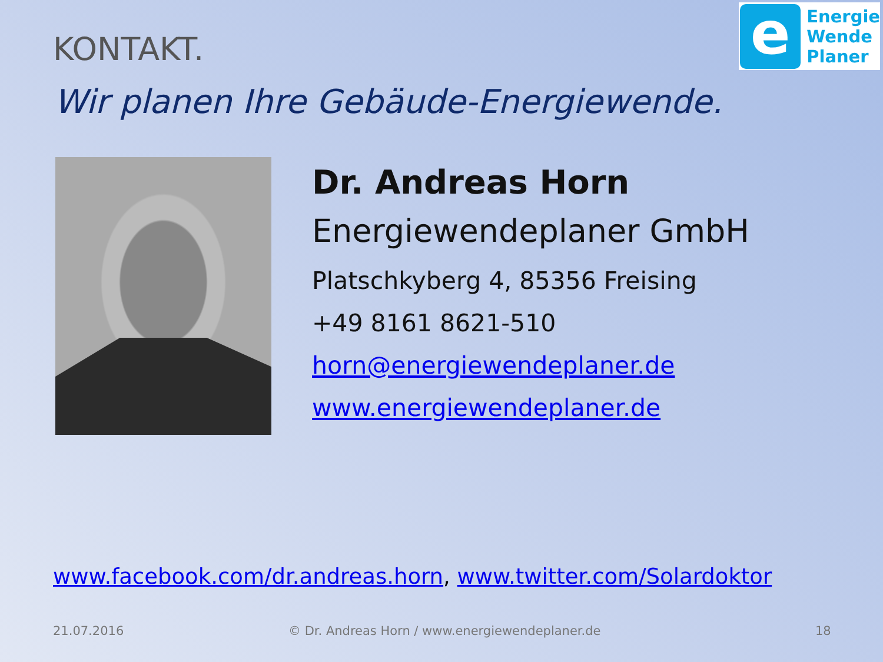e
Energie
Wende
Planer
KONTAKT.
Wir planen Ihre Gebäude-Energiewende.
Dr. Andreas Horn
Energiewendeplaner GmbH
Platschkyberg 4, 85356 Freising
+49 8161 8621-510
horn@energiewendeplaner.de
www.energiewendeplaner.de
www.facebook.com/dr.andreas.horn, www.twitter.com/Solardoktor
21.07.2016
© Dr. Andreas Horn / www.energiewendeplaner.de
18